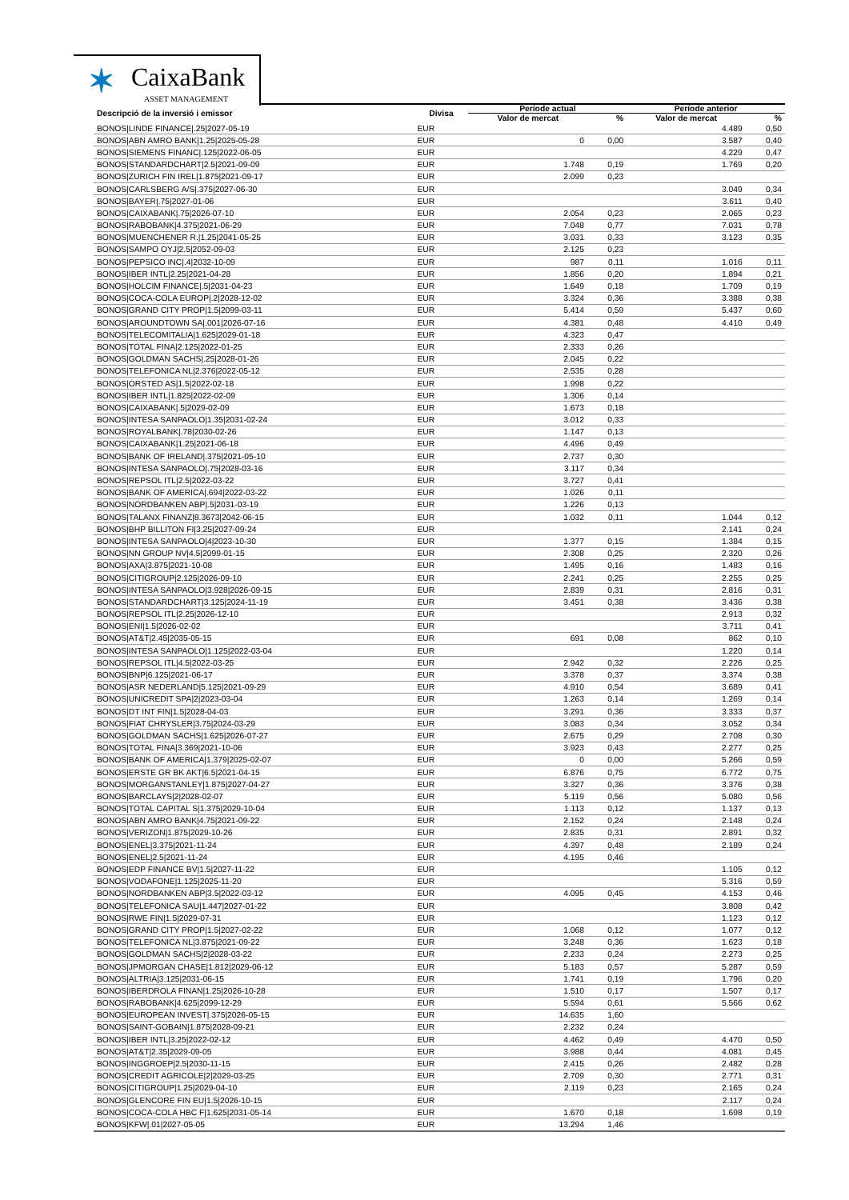✶ CaixaBank
ASSET MANAGEMENT
| Descripció de la inversió i emissor | Divisa | Període actual | | Període anterior | |
| --- | --- | --- | --- | --- | --- |
| | | Valor de mercat | % | Valor de mercat | % |
| BONOS/LINDE FINANCE/.25/2027-05-19 | EUR | | | 4.489 | 0,50 |
| BONOS/ABN AMRO BANK/1.25/2025-05-28 | EUR | 0 | 0,00 | 3.587 | 0,40 |
| BONOS/SIEMENS FINANC/.125/2022-06-05 | EUR | | | 4.229 | 0,47 |
| BONOS/STANDARDCHART/2.5/2021-09-09 | EUR | 1.748 | 0,19 | 1.769 | 0,20 |
| BONOS/ZURICH FIN IREL/1.875/2021-09-17 | EUR | 2.099 | 0,23 | | |
| BONOS/CARLSBERG A/S/.375/2027-06-30 | EUR | | | 3.049 | 0,34 |
| BONOS/BAYER/.75/2027-01-06 | EUR | | | 3.611 | 0,40 |
| BONOS/CAIXABANK/.75/2026-07-10 | EUR | 2.054 | 0,23 | 2.065 | 0,23 |
| BONOS/RABOBANK/4.375/2021-06-29 | EUR | 7.048 | 0,77 | 7.031 | 0,78 |
| BONOS/MUENCHENER R./1.25/2041-05-25 | EUR | 3.031 | 0,33 | 3.123 | 0,35 |
| BONOS/SAMPO OYJ/2.5/2052-09-03 | EUR | 2.125 | 0,23 | | |
| BONOS/PEPSICO INC/.4/2032-10-09 | EUR | 987 | 0,11 | 1.016 | 0,11 |
| BONOS/IBER INTL/2.25/2021-04-28 | EUR | 1.856 | 0,20 | 1.894 | 0,21 |
| BONOS/HOLCIM FINANCE/.5/2031-04-23 | EUR | 1.649 | 0,18 | 1.709 | 0,19 |
| BONOS/COCA-COLA EUROP/.2/2028-12-02 | EUR | 3.324 | 0,36 | 3.388 | 0,38 |
| BONOS/GRAND CITY PROP/1.5/2099-03-11 | EUR | 5.414 | 0,59 | 5.437 | 0,60 |
| BONOS/AROUNDTOWN SA/.001/2026-07-16 | EUR | 4.381 | 0,48 | 4.410 | 0,49 |
| BONOS/TELECOMITALIA/1.625/2029-01-18 | EUR | 4.323 | 0,47 | | |
| BONOS/TOTAL FINA/2.125/2022-01-25 | EUR | 2.333 | 0,26 | | |
| BONOS/GOLDMAN SACHS/.25/2028-01-26 | EUR | 2.045 | 0,22 | | |
| BONOS/TELEFONICA NL/2.376/2022-05-12 | EUR | 2.535 | 0,28 | | |
| BONOS/ORSTED AS/1.5/2022-02-18 | EUR | 1.998 | 0,22 | | |
| BONOS/IBER INTL/1.825/2022-02-09 | EUR | 1.306 | 0,14 | | |
| BONOS/CAIXABANK/.5/2029-02-09 | EUR | 1.673 | 0,18 | | |
| BONOS/INTESA SANPAOLO/1.35/2031-02-24 | EUR | 3.012 | 0,33 | | |
| BONOS/ROYALBANK/.78/2030-02-26 | EUR | 1.147 | 0,13 | | |
| BONOS/CAIXABANK/1.25/2021-06-18 | EUR | 4.496 | 0,49 | | |
| BONOS/BANK OF IRELAND/.375/2021-05-10 | EUR | 2.737 | 0,30 | | |
| BONOS/INTESA SANPAOLO/.75/2028-03-16 | EUR | 3.117 | 0,34 | | |
| BONOS/REPSOL ITL/2.5/2022-03-22 | EUR | 3.727 | 0,41 | | |
| BONOS/BANK OF AMERICA/.694/2022-03-22 | EUR | 1.026 | 0,11 | | |
| BONOS/NORDBANKEN ABP/.5/2031-03-19 | EUR | 1.226 | 0,13 | | |
| BONOS/TALANX FINANZ/8.3673/2042-06-15 | EUR | 1.032 | 0,11 | 1.044 | 0,12 |
| BONOS/BHP BILLITON FI/3.25/2027-09-24 | EUR | | | 2.141 | 0,24 |
| BONOS/INTESA SANPAOLO/4/2023-10-30 | EUR | 1.377 | 0,15 | 1.384 | 0,15 |
| BONOS/NN GROUP NV/4.5/2099-01-15 | EUR | 2.308 | 0,25 | 2.320 | 0,26 |
| BONOS/AXA/3.875/2021-10-08 | EUR | 1.495 | 0,16 | 1.483 | 0,16 |
| BONOS/CITIGROUP/2.125/2026-09-10 | EUR | 2.241 | 0,25 | 2.255 | 0,25 |
| BONOS/INTESA SANPAOLO/3.928/2026-09-15 | EUR | 2.839 | 0,31 | 2.816 | 0,31 |
| BONOS/STANDARDCHART/3.125/2024-11-19 | EUR | 3.451 | 0,38 | 3.436 | 0,38 |
| BONOS/REPSOL ITL/2.25/2026-12-10 | EUR | | | 2.913 | 0,32 |
| BONOS/ENI/1.5/2026-02-02 | EUR | | | 3.711 | 0,41 |
| BONOS/AT&T/2.45/2035-05-15 | EUR | 691 | 0,08 | 862 | 0,10 |
| BONOS/INTESA SANPAOLO/1.125/2022-03-04 | EUR | | | 1.220 | 0,14 |
| BONOS/REPSOL ITL/4.5/2022-03-25 | EUR | 2.942 | 0,32 | 2.226 | 0,25 |
| BONOS/BNP/6.125/2021-06-17 | EUR | 3.378 | 0,37 | 3.374 | 0,38 |
| BONOS/ASR NEDERLAND/5.125/2021-09-29 | EUR | 4.910 | 0,54 | 3.689 | 0,41 |
| BONOS/UNICREDIT SPA/2/2023-03-04 | EUR | 1.263 | 0,14 | 1.269 | 0,14 |
| BONOS/DT INT FIN/1.5/2028-04-03 | EUR | 3.291 | 0,36 | 3.333 | 0,37 |
| BONOS/FIAT CHRYSLER/3.75/2024-03-29 | EUR | 3.083 | 0,34 | 3.052 | 0,34 |
| BONOS/GOLDMAN SACHS/1.625/2026-07-27 | EUR | 2.675 | 0,29 | 2.708 | 0,30 |
| BONOS/TOTAL FINA/3.369/2021-10-06 | EUR | 3.923 | 0,43 | 2.277 | 0,25 |
| BONOS/BANK OF AMERICA/1.379/2025-02-07 | EUR | 0 | 0,00 | 5.266 | 0,59 |
| BONOS/ERSTE GR BK AKT/6.5/2021-04-15 | EUR | 6.876 | 0,75 | 6.772 | 0,75 |
| BONOS/MORGANSTANLEY/1.875/2027-04-27 | EUR | 3.327 | 0,36 | 3.376 | 0,38 |
| BONOS/BARCLAYS/2/2028-02-07 | EUR | 5.119 | 0,56 | 5.080 | 0,56 |
| BONOS/TOTAL CAPITAL S/1.375/2029-10-04 | EUR | 1.113 | 0,12 | 1.137 | 0,13 |
| BONOS/ABN AMRO BANK/4.75/2021-09-22 | EUR | 2.152 | 0,24 | 2.148 | 0,24 |
| BONOS/VERIZON/1.875/2029-10-26 | EUR | 2.835 | 0,31 | 2.891 | 0,32 |
| BONOS/ENEL/3.375/2021-11-24 | EUR | 4.397 | 0,48 | 2.189 | 0,24 |
| BONOS/ENEL/2.5/2021-11-24 | EUR | 4.195 | 0,46 | | |
| BONOS/EDP FINANCE BV/1.5/2027-11-22 | EUR | | | 1.105 | 0,12 |
| BONOS/VODAFONE/1.125/2025-11-20 | EUR | | | 5.316 | 0,59 |
| BONOS/NORDBANKEN ABP/3.5/2022-03-12 | EUR | 4.095 | 0,45 | 4.153 | 0,46 |
| BONOS/TELEFONICA SAU/1.447/2027-01-22 | EUR | | | 3.808 | 0,42 |
| BONOS/RWE FIN/1.5/2029-07-31 | EUR | | | 1.123 | 0,12 |
| BONOS/GRAND CITY PROP/1.5/2027-02-22 | EUR | 1.068 | 0,12 | 1.077 | 0,12 |
| BONOS/TELEFONICA NL/3.875/2021-09-22 | EUR | 3.248 | 0,36 | 1.623 | 0,18 |
| BONOS/GOLDMAN SACHS/2/2028-03-22 | EUR | 2.233 | 0,24 | 2.273 | 0,25 |
| BONOS/JPMORGAN CHASE/1.812/2029-06-12 | EUR | 5.183 | 0,57 | 5.287 | 0,59 |
| BONOS/ALTRIA/3.125/2031-06-15 | EUR | 1.741 | 0,19 | 1.796 | 0,20 |
| BONOS/IBERDROLA FINAN/1.25/2026-10-28 | EUR | 1.510 | 0,17 | 1.507 | 0,17 |
| BONOS/RABOBANK/4.625/2099-12-29 | EUR | 5.594 | 0,61 | 5.566 | 0,62 |
| BONOS/EUROPEAN INVEST/.375/2026-05-15 | EUR | 14.635 | 1,60 | | |
| BONOS/SAINT-GOBAIN/1.875/2028-09-21 | EUR | 2.232 | 0,24 | | |
| BONOS/IBER INTL/3.25/2022-02-12 | EUR | 4.462 | 0,49 | 4.470 | 0,50 |
| BONOS/AT&T/2.35/2029-09-05 | EUR | 3.988 | 0,44 | 4.081 | 0,45 |
| BONOS/INGGROEP/2.5/2030-11-15 | EUR | 2.415 | 0,26 | 2.482 | 0,28 |
| BONOS/CREDIT AGRICOLE/2/2029-03-25 | EUR | 2.709 | 0,30 | 2.771 | 0,31 |
| BONOS/CITIGROUP/1.25/2029-04-10 | EUR | 2.119 | 0,23 | 2.165 | 0,24 |
| BONOS/GLENCORE FIN EU/1.5/2026-10-15 | EUR | | | 2.117 | 0,24 |
| BONOS/COCA-COLA HBC F/1.625/2031-05-14 | EUR | 1.670 | 0,18 | 1.698 | 0,19 |
| BONOS/KFW/.01/2027-05-05 | EUR | 13.294 | 1,46 | | |